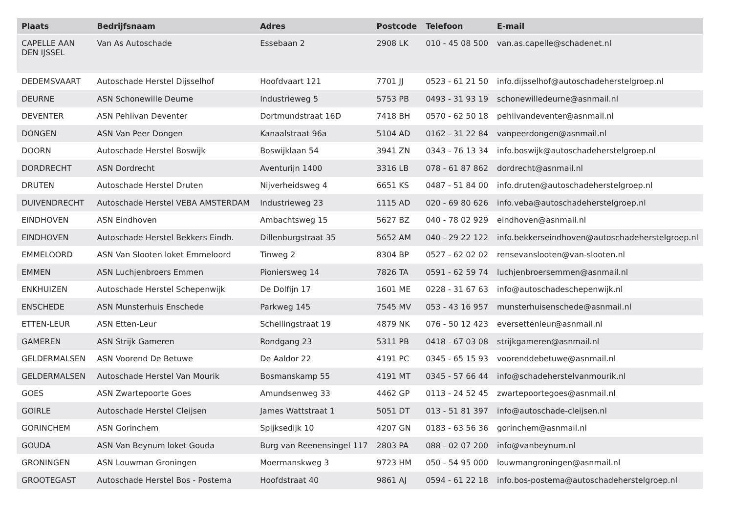| Plaats | Bedrijfsnaam | Adres | Postcode | Telefoon | E-mail |
| --- | --- | --- | --- | --- | --- |
| CAPELLE AAN DEN IJSSEL | Van As Autoschade | Essebaan 2 | 2908 LK | 010 - 45 08 500 | van.as.capelle@schadenet.nl |
| DEDEMSVAART | Autoschade Herstel Dijsselhof | Hoofdvaart 121 | 7701 JJ | 0523 - 61 21 50 | info.dijsselhof@autoschadeherstelgroep.nl |
| DEURNE | ASN Schonewille Deurne | Industrieweg 5 | 5753 PB | 0493 - 31 93 19 | schonewilledeurne@asnmail.nl |
| DEVENTER | ASN Pehlivan Deventer | Dortmundstraat 16D | 7418 BH | 0570 - 62 50 18 | pehlivandeventer@asnmail.nl |
| DONGEN | ASN Van Peer Dongen | Kanaalstraat 96a | 5104 AD | 0162 - 31 22 84 | vanpeerdongen@asnmail.nl |
| DOORN | Autoschade Herstel Boswijk | Boswijklaan 54 | 3941 ZN | 0343 - 76 13 34 | info.boswijk@autoschadeherstelgroep.nl |
| DORDRECHT | ASN Dordrecht | Aventurijn 1400 | 3316 LB | 078 - 61 87 862 | dordrecht@asnmail.nl |
| DRUTEN | Autoschade Herstel Druten | Nijverheidsweg 4 | 6651 KS | 0487 - 51 84 00 | info.druten@autoschadeherstelgroep.nl |
| DUIVENDRECHT | Autoschade Herstel VEBA AMSTERDAM | Industrieweg 23 | 1115 AD | 020 - 69 80 626 | info.veba@autoschadeherstelgroep.nl |
| EINDHOVEN | ASN Eindhoven | Ambachtsweg 15 | 5627 BZ | 040 - 78 02 929 | eindhoven@asnmail.nl |
| EINDHOVEN | Autoschade Herstel Bekkers Eindh. | Dillenburgstraat 35 | 5652 AM | 040 - 29 22 122 | info.bekkerseindhoven@autoschadeherstelgroep.nl |
| EMMELOORD | ASN Van Slooten loket Emmeloord | Tinweg 2 | 8304 BP | 0527 - 62 02 02 | rensevanslooten@van-slooten.nl |
| EMMEN | ASN Luchjenbroers Emmen | Pioniersweg 14 | 7826 TA | 0591 - 62 59 74 | luchjenbroersemmen@asnmail.nl |
| ENKHUIZEN | Autoschade Herstel Schepenwijk | De Dolfijn 17 | 1601 ME | 0228 - 31 67 63 | info@autoschadeschepenwijk.nl |
| ENSCHEDE | ASN Munsterhuis Enschede | Parkweg 145 | 7545 MV | 053 - 43 16 957 | munsterhuisenschede@asnmail.nl |
| ETTEN-LEUR | ASN Etten-Leur | Schellingstraat 19 | 4879 NK | 076 - 50 12 423 | eversettenleur@asnmail.nl |
| GAMEREN | ASN Strijk Gameren | Rondgang 23 | 5311 PB | 0418 - 67 03 08 | strijkgameren@asnmail.nl |
| GELDERMALSEN | ASN Voorend De Betuwe | De Aaldor 22 | 4191 PC | 0345 - 65 15 93 | voorenddebetuwe@asnmail.nl |
| GELDERMALSEN | Autoschade Herstel Van Mourik | Bosmanskamp 55 | 4191 MT | 0345 - 57 66 44 | info@schadeherstelvanmourik.nl |
| GOES | ASN Zwartepoorte Goes | Amundsenweg 33 | 4462 GP | 0113 - 24 52 45 | zwartepoortegoes@asnmail.nl |
| GOIRLE | Autoschade Herstel Cleijsen | James Wattstraat 1 | 5051 DT | 013 - 51 81 397 | info@autoschade-cleijsen.nl |
| GORINCHEM | ASN Gorinchem | Spijksedijk 10 | 4207 GN | 0183 - 63 56 36 | gorinchem@asnmail.nl |
| GOUDA | ASN Van Beynum loket Gouda | Burg van Reenensingel 117 | 2803 PA | 088 - 02 07 200 | info@vanbeynum.nl |
| GRONINGEN | ASN Louwman Groningen | Moermanskweg 3 | 9723 HM | 050 - 54 95 000 | louwmangroningen@asnmail.nl |
| GROOTEGAST | Autoschade Herstel Bos - Postema | Hoofdstraat 40 | 9861 AJ | 0594 - 61 22 18 | info.bos-postema@autoschadeherstelgroep.nl |